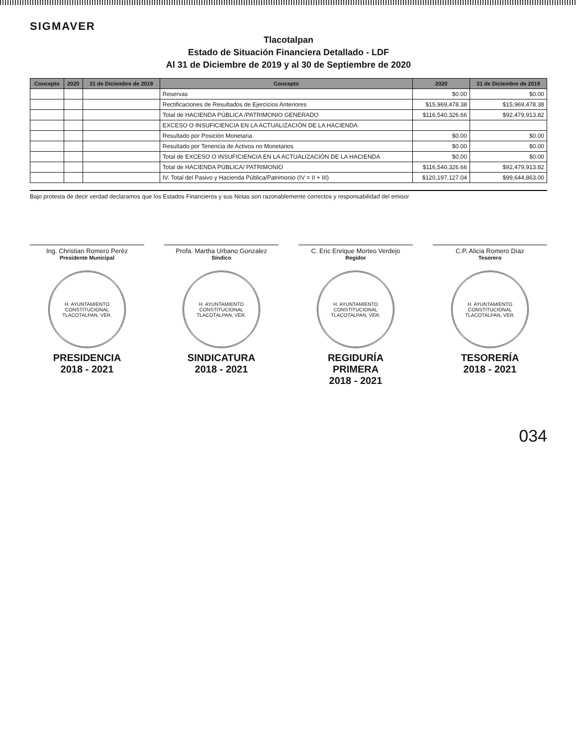SIGMAVER
Tlacotalpan
Estado de Situación Financiera Detallado - LDF
Al 31 de Diciembre de 2019 y al 30 de Septiembre de 2020
| Concepto | 2020 | 31 de Diciembre de 2019 | Concepto | 2020 | 31 de Diciembre de 2019 |
| --- | --- | --- | --- | --- | --- |
| | | | Reservas | $0.00 | $0.00 |
| | | | Rectificaciones de Resultados de Ejercicios Anteriores | $15,969,478.38 | $15,969,478.38 |
| | | | Total de HACIENDA PÚBLICA /PATRIMONIO GENERADO | $116,540,326.66 | $92,479,913.82 |
| | | | EXCESO O INSUFICIENCIA EN LA ACTUALIZACIÓN DE LA HACIENDA | | |
| | | | Resultado por Posición Monetaria | $0.00 | $0.00 |
| | | | Resultado por Tenencia de Activos no Monetarios | $0.00 | $0.00 |
| | | | Total de EXCESO O INSUFICIENCIA EN LA ACTUALIZACIÓN DE LA HACIENDA | $0.00 | $0.00 |
| | | | Total de HACIENDA PÚBLICA/ PATRIMONIO | $116,540,326.66 | $92,479,913.82 |
| | | | IV. Total del Pasivo y Hacienda Pública/Patrimonio (IV = II + III) | $120,197,127.04 | $99,644,863.00 |
Bajo protesta de decir verdad declaramos que los Estados Financieros y sus Notas son razonablemente correctos y responsabilidad del emisor
Ing. Christian Romero Peréz
Presidente Municipal
H. AYUNTAMIENTO CONSTITUCIONAL
TLACOTALPAN, VER.
PRESIDENCIA
2018 - 2021
Profa. Martha Urbano Gonzalez
Síndico
H. AYUNTAMIENTO CONSTITUCIONAL
TLACOTALPAN, VER.
SINDICATURA
2018 - 2021
C. Eric Enrique Morteo Verdejo
Regidor
H. AYUNTAMIENTO CONSTITUCIONAL
TLACOTALPAN, VER.
REGIDURÍA
PRIMERA
2018 - 2021
C.P. Alicia Romero Díaz
Tesorero
H. AYUNTAMIENTO CONSTITUCIONAL
TLACOTALPAN, VER.
TESORERÍA
2018 - 2021
034